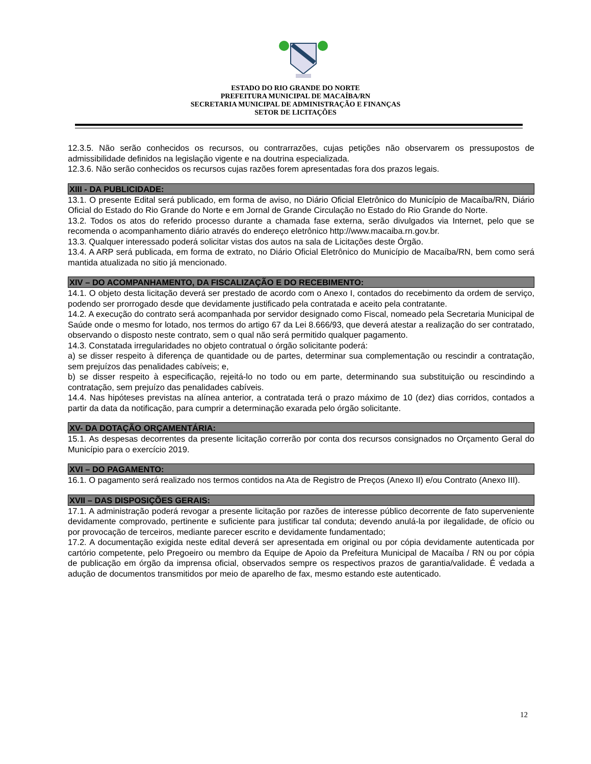ESTADO DO RIO GRANDE DO NORTE
PREFEITURA MUNICIPAL DE MACAÍBA/RN
SECRETARIA MUNICIPAL DE ADMINISTRAÇÃO E FINANÇAS
SETOR DE LICITAÇÕES
12.3.5. Não serão conhecidos os recursos, ou contrarrazões, cujas petições não observarem os pressupostos de admissibilidade definidos na legislação vigente e na doutrina especializada.
12.3.6. Não serão conhecidos os recursos cujas razões forem apresentadas fora dos prazos legais.
XIII - DA PUBLICIDADE:
13.1. O presente Edital será publicado, em forma de aviso, no Diário Oficial Eletrônico do Município de Macaíba/RN, Diário Oficial do Estado do Rio Grande do Norte e em Jornal de Grande Circulação no Estado do Rio Grande do Norte.
13.2. Todos os atos do referido processo durante a chamada fase externa, serão divulgados via Internet, pelo que se recomenda o acompanhamento diário através do endereço eletrônico http://www.macaiba.rn.gov.br.
13.3. Qualquer interessado poderá solicitar vistas dos autos na sala de Licitações deste Órgão.
13.4. A ARP será publicada, em forma de extrato, no Diário Oficial Eletrônico do Município de Macaíba/RN, bem como será mantida atualizada no sitio já mencionado.
XIV – DO ACOMPANHAMENTO, DA FISCALIZAÇÃO E DO RECEBIMENTO:
14.1. O objeto desta licitação deverá ser prestado de acordo com o Anexo I, contados do recebimento da ordem de serviço, podendo ser prorrogado desde que devidamente justificado pela contratada e aceito pela contratante.
14.2. A execução do contrato será acompanhada por servidor designado como Fiscal, nomeado pela Secretaria Municipal de Saúde onde o mesmo for lotado, nos termos do artigo 67 da Lei 8.666/93, que deverá atestar a realização do ser contratado, observando o disposto neste contrato, sem o qual não será permitido qualquer pagamento.
14.3. Constatada irregularidades no objeto contratual o órgão solicitante poderá:
a) se disser respeito à diferença de quantidade ou de partes, determinar sua complementação ou rescindir a contratação, sem prejuízos das penalidades cabíveis; e,
b) se disser respeito à especificação, rejeitá-lo no todo ou em parte, determinando sua substituição ou rescindindo a contratação, sem prejuízo das penalidades cabíveis.
14.4. Nas hipóteses previstas na alínea anterior, a contratada terá o prazo máximo de 10 (dez) dias corridos, contados a partir da data da notificação, para cumprir a determinação exarada pelo órgão solicitante.
XV- DA DOTAÇÃO ORÇAMENTÁRIA:
15.1. As despesas decorrentes da presente licitação correrão por conta dos recursos consignados no Orçamento Geral do Município para o exercício 2019.
XVI – DO PAGAMENTO:
16.1. O pagamento será realizado nos termos contidos na Ata de Registro de Preços (Anexo II) e/ou Contrato (Anexo III).
XVII – DAS DISPOSIÇÕES GERAIS:
17.1. A administração poderá revogar a presente licitação por razões de interesse público decorrente de fato superveniente devidamente comprovado, pertinente e suficiente para justificar tal conduta; devendo anulá-la por ilegalidade, de ofício ou por provocação de terceiros, mediante parecer escrito e devidamente fundamentado;
17.2. A documentação exigida neste edital deverá ser apresentada em original ou por cópia devidamente autenticada por cartório competente, pelo Pregoeiro ou membro da Equipe de Apoio da Prefeitura Municipal de Macaíba / RN ou por cópia de publicação em órgão da imprensa oficial, observados sempre os respectivos prazos de garantia/validade. É vedada a adução de documentos transmitidos por meio de aparelho de fax, mesmo estando este autenticado.
12